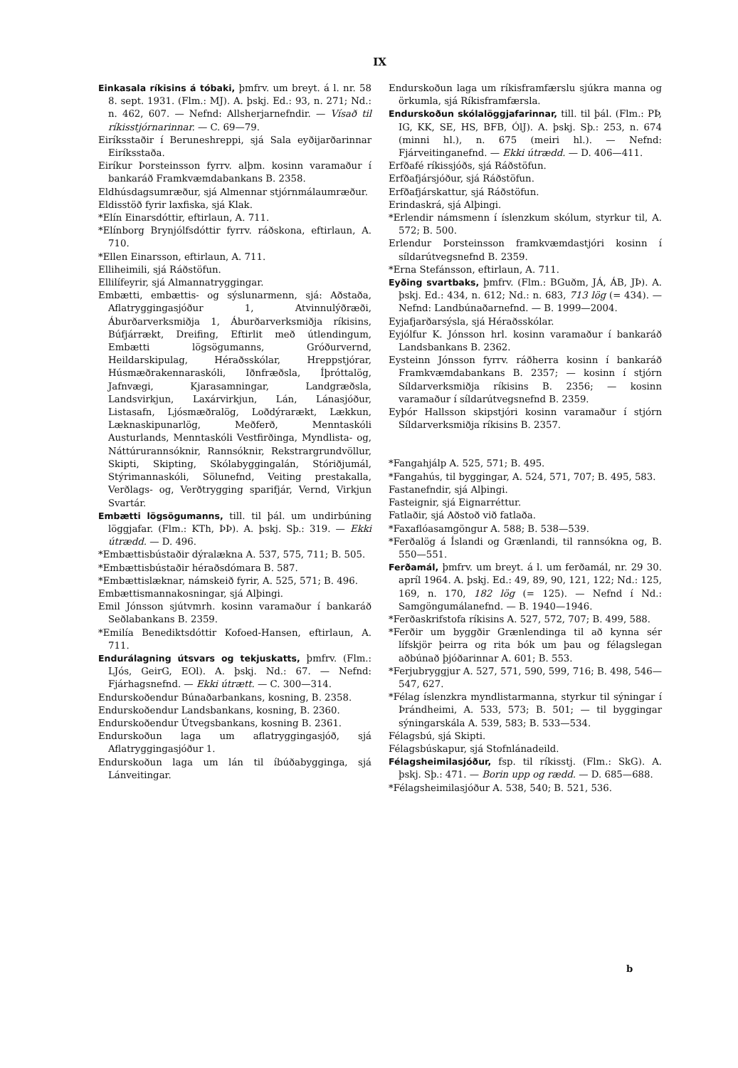IX
Einkasala ríkisins á tóbaki, þmfrv. um breyt. á l. nr. 58 8. sept. 1931. (Flm.: MJ). A. þskj. Ed.: 93, n. 271; Nd.: n. 462, 607. — Nefnd: Allsherjarnefndir. — Vísað til ríkisstjórnarinnar. — C. 69—79.
Eiríksstaðir í Beruneshreppi, sjá Sala eyðijarðarinnar Eiríksstaða.
Eiríkur Þorsteinsson fyrrv. alþm. kosinn varamaður í bankaráð Framkvæmdabankans B. 2358.
Eldhúsdagsumræður, sjá Almennar stjórnmálaumræður.
Eldisstöð fyrir laxfiska, sjá Klak.
*Elín Einarsdóttir, eftirlaun, A. 711.
*Elínborg Brynjólfsdóttir fyrrv. ráðskona, eftirlaun, A. 710.
*Ellen Einarsson, eftirlaun, A. 711.
Elliheimili, sjá Ráðstöfun.
Ellilífeyrir, sjá Almannatryggingar.
Embætti, embættis- og sýslunarmenn, sjá: Aðstaða, Aflatryggingasjóður 1, Atvinnulýðræði, Áburðarverksmiðja 1, Áburðarverksmiðja ríkisins, Búfjárrækt, Dreifing, Eftirlit með útlendingum, Embætti lögsögumanns, Gróðurvernd, Heildarskipulag, Héraðsskólar, Hreppstjórar, Húsmæðrakennaraskóli, Iðnfræðsla, Íþróttalög, Jafnvægi, Kjarasamningar, Landgræðsla, Landsvirkjun, Laxárvirkjun, Lán, Lánasjóður, Listasafn, Ljósmæðralög, Loðdýrarækt, Lækkun, Læknaskipunarlög, Meðferð, Menntaskóli Austurlands, Menntaskóli Vestfirðinga, Myndlista- og, Náttúrurannsóknir, Rannsóknir, Rekstrargrundvöllur, Skipti, Skipting, Skólabyggingalán, Stóriðjumál, Stýrimannaskóli, Sölunefnd, Veiting prestakalla, Verðlags- og, Verðtrygging sparifjár, Vernd, Virkjun Svartár.
Embætti lögsögumanns, till. til þál. um undirbúning löggjafar. (Flm.: KTh, ÞÞ). A. þskj. Sþ.: 319. — Ekki útrædd. — D. 496.
*Embættisbústaðir dýralækna A. 537, 575, 711; B. 505.
*Embættisbústaðir héraðsdómara B. 587.
*Embættislæknar, námskeið fyrir, A. 525, 571; B. 496.
Embættismannakosningar, sjá Alþingi.
Emil Jónsson sjútvmrh. kosinn varamaður í bankaráð Seðlabankans B. 2359.
*Emilía Benediktsdóttir Kofoed-Hansen, eftirlaun, A. 711.
Endurálagning útsvars og tekjuskatts, þmfrv. (Flm.: LJós, GeirG, EOl). A. þskj. Nd.: 67. — Nefnd: Fjárhagsnefnd. — Ekki útrætt. — C. 300—314.
Endurskoðendur Búnaðarbankans, kosning, B. 2358.
Endurskoðendur Landsbankans, kosning, B. 2360.
Endurskoðendur Útvegsbankans, kosning B. 2361.
Endurskoðun laga um aflatryggingasjóð, sjá Aflatryggingasjóður 1.
Endurskoðun laga um lán til íbúðabygginga, sjá Lánveitingar.
Endurskoðun laga um ríkisframfærslu sjúkra manna og örkumla, sjá Ríkisframfærsla.
Endurskoðun skólalöggjafarinnar, till. til þál. (Flm.: PÞ, IG, KK, SE, HS, BFB, ÓlJ). A. þskj. Sþ.: 253, n. 674 (minni hl.), n. 675 (meiri hl.). — Nefnd: Fjárveitinganefnd. — Ekki útrædd. — D. 406—411.
Erfðafé ríkissjóðs, sjá Ráðstöfun.
Erfðafjársjóður, sjá Ráðstöfun.
Erfðafjárskattur, sjá Ráðstöfun.
Erindaskrá, sjá Alþingi.
*Erlendir námsmenn í íslenzkum skólum, styrkur til, A. 572; B. 500.
Erlendur Þorsteinsson framkvæmdastjóri kosinn í síldarútvegsnefnd B. 2359.
*Erna Stefánsson, eftirlaun, A. 711.
Eyðing svartbaks, þmfrv. (Flm.: BGuðm, JÁ, ÁB, JÞ). A. þskj. Ed.: 434, n. 612; Nd.: n. 683, 713 lög (= 434). — Nefnd: Landbúnaðarnefnd. — B. 1999—2004.
Eyjafjarðarsýsla, sjá Héraðsskólar.
Eyjólfur K. Jónsson hrl. kosinn varamaður í bankaráð Landsbankans B. 2362.
Eysteinn Jónsson fyrrv. ráðherra kosinn í bankaráð Framkvæmdabankans B. 2357; — kosinn í stjórn Síldarverksmiðja ríkisins B. 2356; — kosinn varamaður í síldarútvegsnefnd B. 2359.
Eyþór Hallsson skipstjóri kosinn varamaður í stjórn Síldarverksmiðja ríkisins B. 2357.
*Fangahjálp A. 525, 571; B. 495.
*Fangahús, til byggingar, A. 524, 571, 707; B. 495, 583.
Fastanefndir, sjá Alþingi.
Fasteignir, sjá Eignarréttur.
Fatlaðir, sjá Aðstoð við fatlaða.
*Faxaflóasamgöngur A. 588; B. 538—539.
*Ferðalög á Íslandi og Grænlandi, til rannsókna og, B. 550—551.
Ferðamál, þmfrv. um breyt. á l. um ferðamál, nr. 29 30. apríl 1964. A. þskj. Ed.: 49, 89, 90, 121, 122; Nd.: 125, 169, n. 170, 182 lög (= 125). — Nefnd í Nd.: Samgöngumálanefnd. — B. 1940—1946.
*Ferðaskrifstofa ríkisins A. 527, 572, 707; B. 499, 588.
*Ferðir um byggðir Grænlendinga til að kynna sér lífskjör þeirra og rita bók um þau og félagslegan aðbúnað þjóðarinnar A. 601; B. 553.
*Ferjubryggjur A. 527, 571, 590, 599, 716; B. 498, 546—547, 627.
*Félag íslenzkra myndlistarmanna, styrkur til sýningar í Þrándheimi, A. 533, 573; B. 501; — til byggingar sýningarskála A. 539, 583; B. 533—534.
Félagsbú, sjá Skipti.
Félagsbúskapur, sjá Stofnlánadeild.
Félagsheimilasjóður, fsp. til ríkisstj. (Flm.: SkG). A. þskj. Sþ.: 471. — Borin upp og rædd. — D. 685—688.
*Félagsheimilasjóður A. 538, 540; B. 521, 536.
b